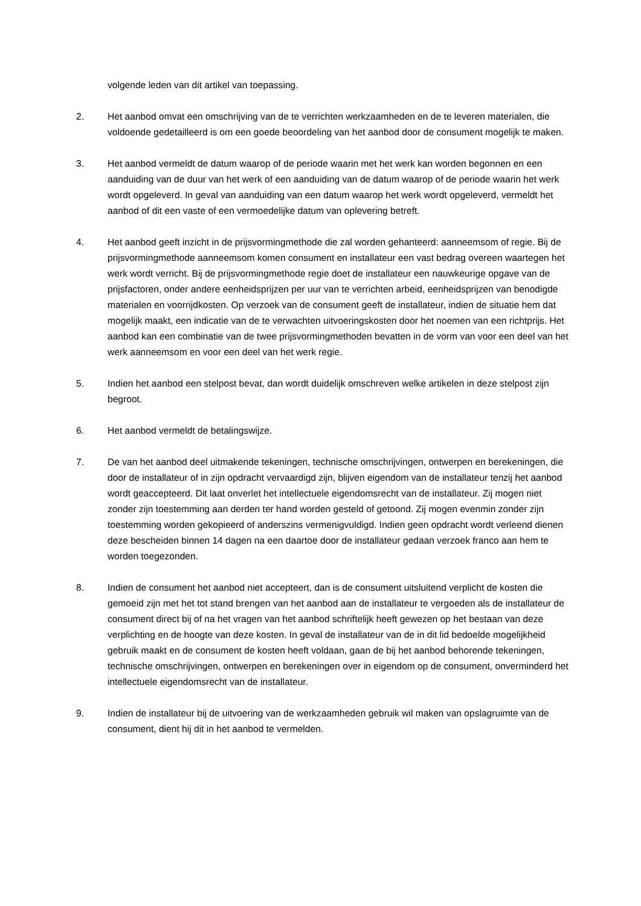volgende leden van dit artikel van toepassing.
2. Het aanbod omvat een omschrijving van de te verrichten werkzaamheden en de te leveren materialen, die voldoende gedetailleerd is om een goede beoordeling van het aanbod door de consument mogelijk te maken.
3. Het aanbod vermeldt de datum waarop of de periode waarin met het werk kan worden begonnen en een aanduiding van de duur van het werk of een aanduiding van de datum waarop of de periode waarin het werk wordt opgeleverd. In geval van aanduiding van een datum waarop het werk wordt opgeleverd, vermeldt het aanbod of dit een vaste of een vermoedelijke datum van oplevering betreft.
4. Het aanbod geeft inzicht in de prijsvormingmethode die zal worden gehanteerd: aanneemsom of regie. Bij de prijsvormingmethode aanneemsom komen consument en installateur een vast bedrag overeen waartegen het werk wordt verricht. Bij de prijsvormingmethode regie doet de installateur een nauwkeurige opgave van de prijsfactoren, onder andere eenheidsprijzen per uur van te verrichten arbeid, eenheidsprijzen van benodigde materialen en voorrijdkosten. Op verzoek van de consument geeft de installateur, indien de situatie hem dat mogelijk maakt, een indicatie van de te verwachten uitvoeringskosten door het noemen van een richtprijs. Het aanbod kan een combinatie van de twee prijsvormingmethoden bevatten in de vorm van voor een deel van het werk aanneemsom en voor een deel van het werk regie.
5. Indien het aanbod een stelpost bevat, dan wordt duidelijk omschreven welke artikelen in deze stelpost zijn begroot.
6. Het aanbod vermeldt de betalingswijze.
7. De van het aanbod deel uitmakende tekeningen, technische omschrijvingen, ontwerpen en berekeningen, die door de installateur of in zijn opdracht vervaardigd zijn, blijven eigendom van de installateur tenzij het aanbod wordt geaccepteerd. Dit laat onverlet het intellectuele eigendomsrecht van de installateur. Zij mogen niet zonder zijn toestemming aan derden ter hand worden gesteld of getoond. Zij mogen evenmin zonder zijn toestemming worden gekopieerd of anderszins vermenigvuldigd. Indien geen opdracht wordt verleend dienen deze bescheiden binnen 14 dagen na een daartoe door de installateur gedaan verzoek franco aan hem te worden toegezonden.
8. Indien de consument het aanbod niet accepteert, dan is de consument uitsluitend verplicht de kosten die gemoeid zijn met het tot stand brengen van het aanbod aan de installateur te vergoeden als de installateur de consument direct bij of na het vragen van het aanbod schriftelijk heeft gewezen op het bestaan van deze verplichting en de hoogte van deze kosten. In geval de installateur van de in dit lid bedoelde mogelijkheid gebruik maakt en de consument de kosten heeft voldaan, gaan de bij het aanbod behorende tekeningen, technische omschrijvingen, ontwerpen en berekeningen over in eigendom op de consument, onverminderd het intellectuele eigendomsrecht van de installateur.
9. Indien de installateur bij de uitvoering van de werkzaamheden gebruik wil maken van opslagruimte van de consument, dient hij dit in het aanbod te vermelden.